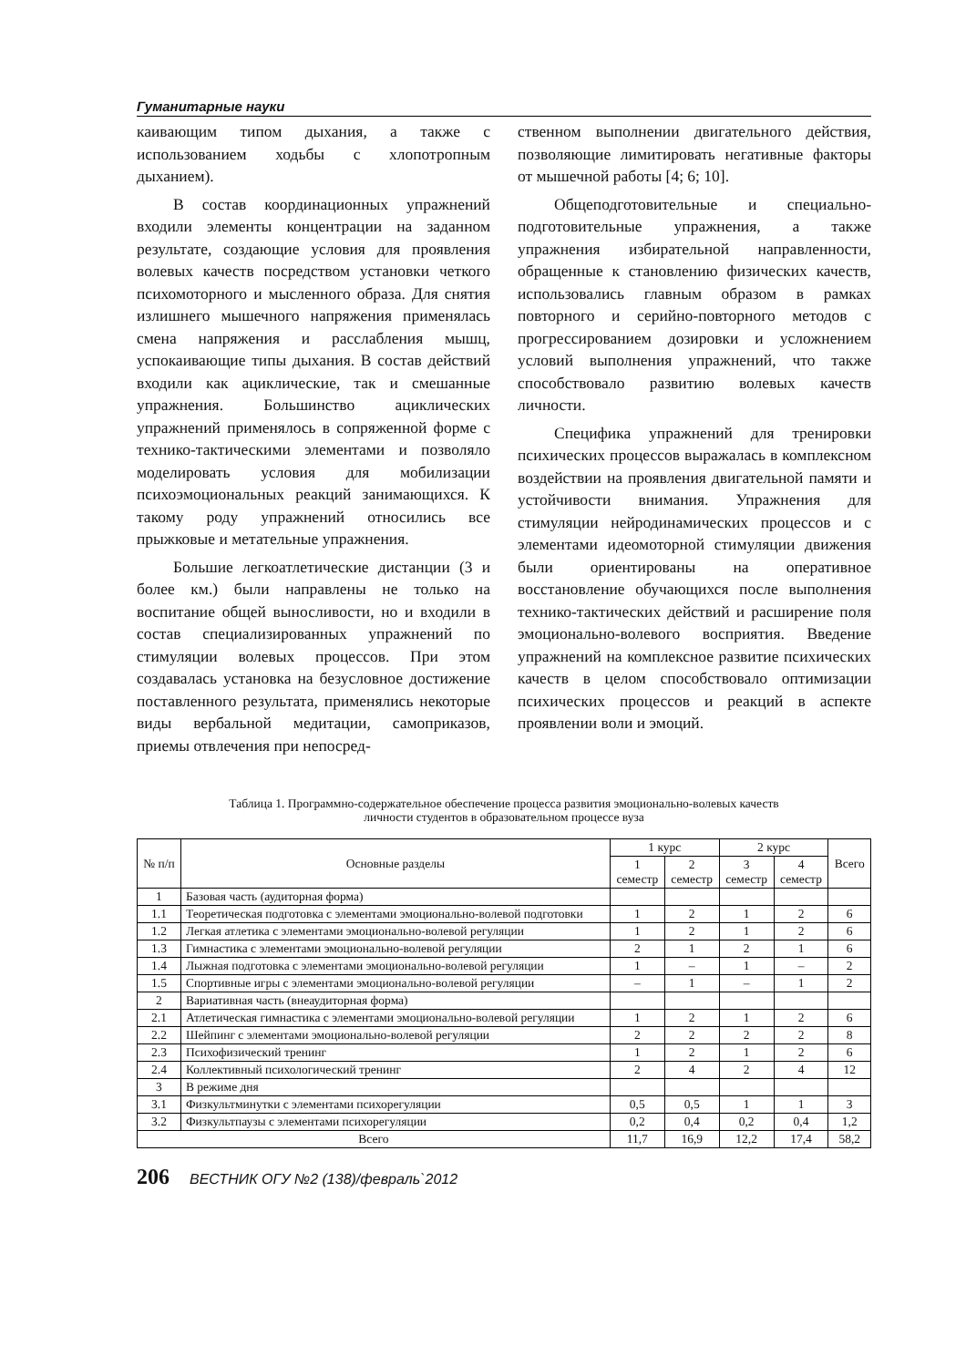Гуманитарные науки
каивающим типом дыхания, а также с использованием ходьбы с хлопотропным дыханием).
В состав координационных упражнений входили элементы концентрации на заданном результате, создающие условия для проявления волевых качеств посредством установки четкого психомоторного и мысленного образа. Для снятия излишнего мышечного напряжения применялась смена напряжения и расслабления мышц, успокаивающие типы дыхания. В состав действий входили как ациклические, так и смешанные упражнения. Большинство ациклических упражнений применялось в сопряженной форме с технико-тактическими элементами и позволяло моделировать условия для мобилизации психоэмоциональных реакций занимающихся. К такому роду упражнений относились все прыжковые и метательные упражнения.
Большие легкоатлетические дистанции (3 и более км.) были направлены не только на воспитание общей выносливости, но и входили в состав специализированных упражнений по стимуляции волевых процессов. При этом создавалась установка на безусловное достижение поставленного результата, применялись некоторые виды вербальной медитации, самоприказов, приемы отвлечения при непосред-
ственном выполнении двигательного действия, позволяющие лимитировать негативные факторы от мышечной работы [4; 6; 10].
Общеподготовительные и специально-подготовительные упражнения, а также упражнения избирательной направленности, обращенные к становлению физических качеств, использовались главным образом в рамках повторного и серийно-повторного методов с прогрессированием дозировки и усложнением условий выполнения упражнений, что также способствовало развитию волевых качеств личности.
Специфика упражнений для тренировки психических процессов выражалась в комплексном воздействии на проявления двигательной памяти и устойчивости внимания. Упражнения для стимуляции нейродинамических процессов и с элементами идеомоторной стимуляции движения были ориентированы на оперативное восстановление обучающихся после выполнения технико-тактических действий и расширение поля эмоционально-волевого восприятия. Введение упражнений на комплексное развитие психических качеств в целом способствовало оптимизации психических процессов и реакций в аспекте проявлении воли и эмоций.
Таблица 1. Программно-содержательное обеспечение процесса развития эмоционально-волевых качеств
личности студентов в образовательном процессе вуза
| № п/п | Основные разделы | 1 курс | | 2 курс | | Всего |
| --- | --- | --- | --- | --- | --- | --- |
| | | 1 семестр | 2 семестр | 3 семестр | 4 семестр | |
| 1 | Базовая часть (аудиторная форма) | | | | | |
| 1.1 | Теоретическая подготовка с элементами эмоционально-волевой подготовки | 1 | 2 | 1 | 2 | 6 |
| 1.2 | Легкая атлетика с элементами эмоционально-волевой регуляции | 1 | 2 | 1 | 2 | 6 |
| 1.3 | Гимнастика с элементами эмоционально-волевой регуляции | 2 | 1 | 2 | 1 | 6 |
| 1.4 | Лыжная подготовка с элементами эмоционально-волевой регуляции | 1 | – | 1 | – | 2 |
| 1.5 | Спортивные игры с элементами эмоционально-волевой регуляции | – | 1 | – | 1 | 2 |
| 2 | Вариативная часть (внеаудиторная форма) | | | | | |
| 2.1 | Атлетическая гимнастика с элементами эмоционально-волевой регуляции | 1 | 2 | 1 | 2 | 6 |
| 2.2 | Шейпинг с элементами эмоционально-волевой регуляции | 2 | 2 | 2 | 2 | 8 |
| 2.3 | Психофизический тренинг | 1 | 2 | 1 | 2 | 6 |
| 2.4 | Коллективный психологический тренинг | 2 | 4 | 2 | 4 | 12 |
| 3 | В режиме дня | | | | | |
| 3.1 | Физкультминутки с элементами психорегуляции | 0,5 | 0,5 | 1 | 1 | 3 |
| 3.2 | Физкультпаузы с элементами психорегуляции | 0,2 | 0,4 | 0,2 | 0,4 | 1,2 |
| Всего | | 11,7 | 16,9 | 12,2 | 17,4 | 58,2 |
206 ВЕСТНИК ОГУ №2 (138)/февраль`2012